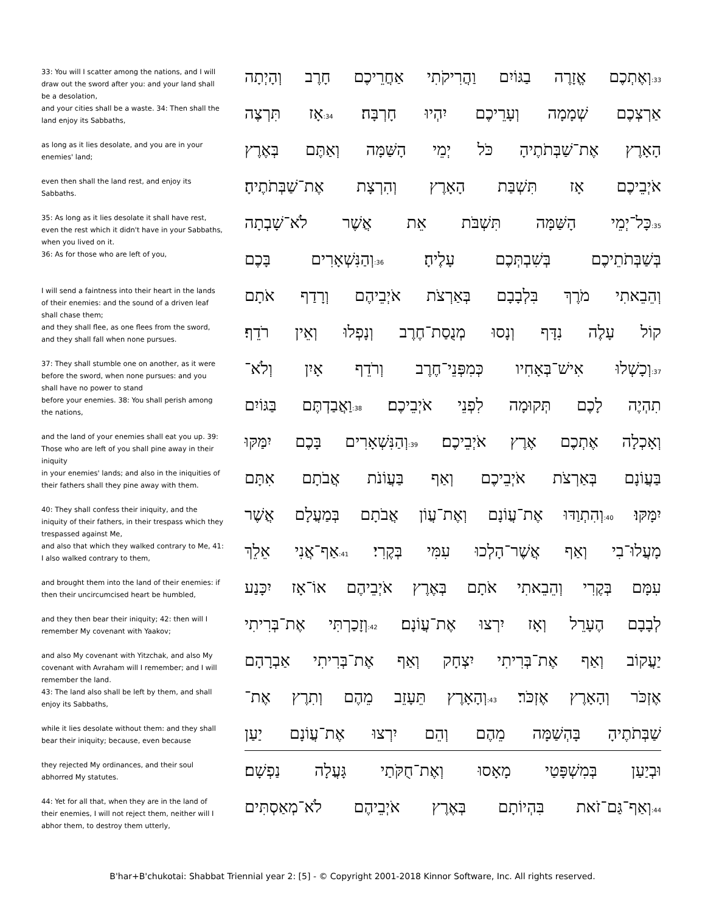33: You will I scatter among the nations, and I will draw out the sword after you: and your land shall be a desolation,
and your cities shall be a waste. 34: Then shall the land enjoy its Sabbaths,
as long as it lies desolate, and you are in your enemies' land;
even then shall the land rest, and enjoy its Sabbaths.
35: As long as it lies desolate it shall have rest, even the rest which it didn't have in your Sabbaths, when you lived on it.
36: As for those who are left of you,
I will send a faintness into their heart in the lands of their enemies: and the sound of a driven leaf shall chase them;
and they shall flee, as one flees from the sword, and they shall fall when none pursues.
37: They shall stumble one on another, as it were before the sword, when none pursues: and you shall have no power to stand
before your enemies. 38: You shall perish among the nations,
and the land of your enemies shall eat you up. 39: Those who are left of you shall pine away in their iniquity
in your enemies' lands; and also in the iniquities of their fathers shall they pine away with them.
40: They shall confess their iniquity, and the iniquity of their fathers, in their trespass which they trespassed against Me,
and also that which they walked contrary to Me, 41: I also walked contrary to them,
and brought them into the land of their enemies: if then their uncircumcised heart be humbled,
and they then bear their iniquity; 42: then will I remember My covenant with Yaakov;
and also My covenant with Yitzchak, and also My covenant with Avraham will I remember; and I will remember the land.
43: The land also shall be left by them, and shall enjoy its Sabbaths,
while it lies desolate without them: and they shall bear their iniquity; because, even because
they rejected My ordinances, and their soul abhorred My statutes.
44: Yet for all that, when they are in the land of their enemies, I will not reject them, neither will I abhor them, to destroy them utterly,
33: וְאֶתְכֶם אֱזָרֶה בַגּוֹיִם וַהֲרִיקֹתִי אַחֲרֵיכֶם חָרֶב וְהָיְתָה
אַרְצְכֶם שְׁמָמָה וְעָרֵיכֶם יִהְיוּ חָרְבָּה׃ 34: אָז תִּרְצֶה
הָאָרֶץ אֶת־שַׁבְּתֹתֶיהָ כֹּל יְמֵי הָשַּׁמָּה וְאַתֶּם בְּאֶרֶץ
אֹיְבֵיכֶם אָז תִּשְׁבַּת הָאָרֶץ וְהִרְצָת אֶת־שַׁבְּתֹתֶיהָ׃
35: כָּל־יְמֵי הָשַּׁמָּה תִּשְׁבֹּת אֵת אֲשֶׁר לֹא־שָׁבְתָה
בְּשַׁבְּתֹתֵיכֶם בְּשִׁבְתְּכֶם עָלֶיהָ׃ 36: וְהַנִּשְׁאָרִים בָּכֶם
וְהֵבֵאתִי מֹרֶךְ בִּלְבָבָם בְּאַרְצֹת אֹיְבֵיהֶם וְרָדַף אֹתָם
קוֹל עָלֶה נִדָּף וְנָסוּ מְנֻסַת־חֶרֶב וְנָפְלוּ וְאֵין רֹדֵף׃
37: וְכָשְׁלוּ אִישׁ־בְּאָחִיו כְּמִפְּנֵי־חֶרֶב וְרֹדֵף אָיִן וְלֹא־
תִהְיֶה לָכֶם תְּקוּמָה לִפְנֵי אֹיְבֵיכֶם׃ 38: וַאֲבַדְתֶּם בַּגּוֹיִם
וְאָכְלָה אֶתְכֶם אֶרֶץ אֹיְבֵיכֶם׃ 39: וְהַנִּשְׁאָרִים בָּכֶם יִמַּקּוּ
בַּעֲוֹנָם בְּאַרְצֹת אֹיְבֵיכֶם וְאַף בַּעֲוֹנֹת אֲבֹתָם אִתָּם
יִמָּקּוּ׃ 40: וְהִתְוַדּוּ אֶת־עֲוֹנָם וְאֶת־עֲוֹן אֲבֹתָם בְּמַעֲלָם אֲשֶׁר
מָעֲלוּ־בִי וְאַף אֲשֶׁר־הָלְכוּ עִמִּי בְּקֶרִי׃ 41: אַף־אֲנִי אֵלֵךְ
עִמָּם בְּקֶרִי וְהֵבֵאתִי אֹתָם בְּאֶרֶץ אֹיְבֵיהֶם אוֹ־אָז יִכָּנַע
לְבָבָם הֶעָרֵל וְאָז יִרְצוּ אֶת־עֲוֹנָם׃ 42: וְזָכַרְתִּי אֶת־בְּרִיתִי
יַעֲקוֹב וְאַף אֶת־בְּרִיתִי יִצְחָק וְאַף אֶת־בְּרִיתִי אַבְרָהָם
אֶזְכֹּר וְהָאָרֶץ אֶזְכֹּר׃ 43: וְהָאָרֶץ תֵּעָזֵב מֵהֶם וְתִרֶץ אֶת־
שַׁבְּתֹתֶיהָ בָּהְשַׁמָּה מֵהֶם וְהֵם יִרְצוּ אֶת־עֲוֹנָם יַעַן
וּבְיַעַן בְּמִשְׁפָּטַי מָאָסוּ וְאֶת־חֻקֹּתַי גָּעֲלָה נַפְשָׁם׃
44: וְאַף־גַּם־זֹאת בִּהְיוֹתָם בְּאֶרֶץ אֹיְבֵיהֶם לֹא־מְאַסְתִּים
B'har+B'chukotai: Shabbat Triennial year 2: [5] - © Copyright 2001-2018 Kinnor Software, Inc. All rights reserved.